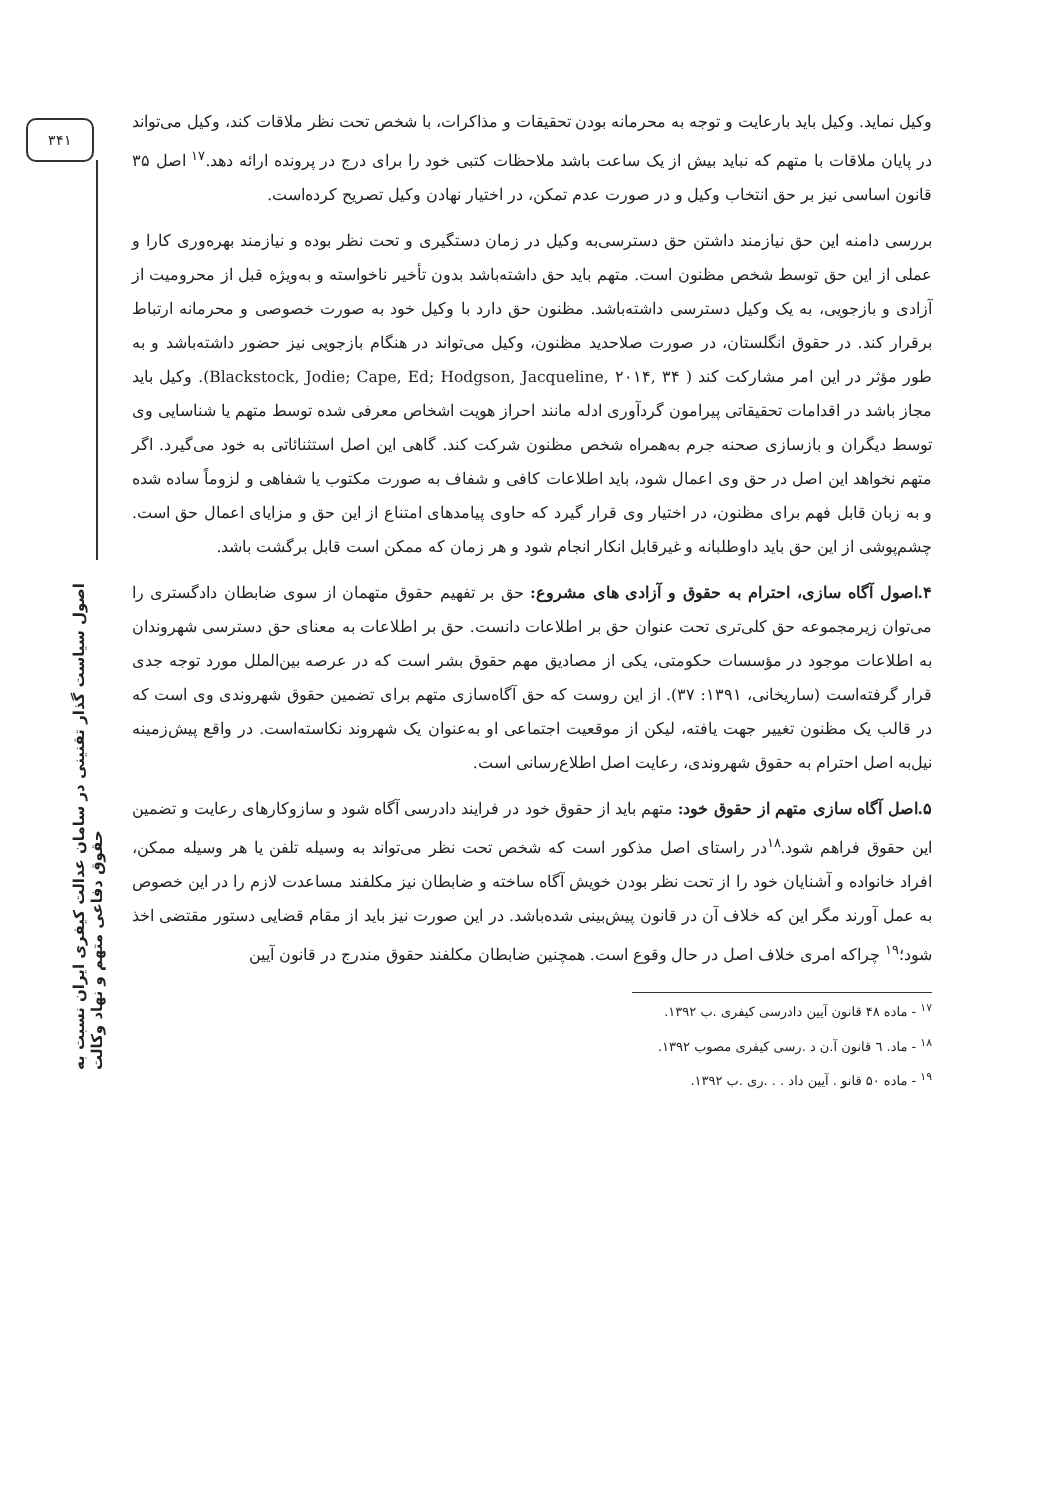۳۴۱
اصول سیاست گذار تقنینی در سامان عدالت کیفری ایران نسبت به حقوق دفاعی متهم و نهاد وکالت
وکیل نماید. وکیل باید بارعایت و توجه به محرمانه بودن تحقیقات و مذاکرات، با شخص تحت نظر ملاقات کند، وکیل می‌تواند در پایان ملاقات با متهم که نباید بیش از یک ساعت باشد ملاحظات کتبی خود را برای درج در پرونده ارائه دهد.<sup>۱۷</sup> اصل ۳۵ قانون اساسی نیز بر حق انتخاب وکیل و در صورت عدم تمکن، در اختیار نهادن وکیل تصریح کرده‌است.
بررسی دامنه این حق نیازمند داشتن حق دسترسی‌به وکیل در زمان دستگیری و تحت نظر بوده و نیازمند بهره‌وری کارا و عملی از این حق توسط شخص مظنون است. متهم باید حق داشته‌باشد بدون تأخیر ناخواسته و به‌ویژه قبل از محرومیت از آزادی و بازجویی، به یک وکیل دسترسی داشته‌باشد. مظنون حق دارد با وکیل خود به صورت خصوصی و محرمانه ارتباط برقرار کند. در حقوق انگلستان، در صورت صلاحدید مظنون، وکیل می‌تواند در هنگام بازجویی نیز حضور داشته‌باشد و به طور مؤثر در این امر مشارکت کند ( Blackstock, Jodie; Cape, Ed; Hodgson, Jacqueline, ۲۰۱۴, ۳۴). وکیل باید مجاز باشد در اقدامات تحقیقاتی پیرامون گردآوری ادله مانند احراز هویت اشخاص معرفی شده توسط متهم یا شناسایی وی توسط دیگران و بازسازی صحنه جرم به‌همراه شخص مظنون شرکت کند. گاهی این اصل استثنائاتی به خود می‌گیرد. اگر متهم نخواهد این اصل در حق وی اعمال شود، باید اطلاعات کافی و شفاف به صورت مکتوب یا شفاهی و لزوماً ساده شده و به زبان قابل فهم برای مظنون، در اختیار وی قرار گیرد که حاوی پیامدهای امتناع از این حق و مزایای اعمال حق است. چشم‌پوشی از این حق باید داوطلبانه و غیرقابل انکار انجام شود و هر زمان که ممکن است قابل برگشت باشد.
۴.اصول آگاه سازی، احترام به حقوق و آزادی های مشروع: حق بر تفهیم حقوق متهمان از سوی ضابطان دادگستری را می‌توان زیرمجموعه حق کلی‌تری تحت عنوان حق بر اطلاعات دانست. حق بر اطلاعات به معنای حق دسترسی شهروندان به اطلاعات موجود در مؤسسات حکومتی، یکی از مصادیق مهم حقوق بشر است که در عرصه بین‌الملل مورد توجه جدی قرار گرفته‌است (ساریخانی، ۱۳۹۱: ۳۷). از این روست که حق آگاه‌سازی متهم برای تضمین حقوق شهروندی وی است که در قالب یک مظنون تغییر جهت یافته، لیکن از موقعیت اجتماعی او به‌عنوان یک شهروند نکاسته‌است. در واقع پیش‌زمینه نیل‌به اصل احترام به حقوق شهروندی، رعایت اصل اطلاع‌رسانی است.
۵.اصل آگاه سازی متهم از حقوق خود: متهم باید از حقوق خود در فرایند دادرسی آگاه شود و سازوکارهای رعایت و تضمین این حقوق فراهم شود.<sup>۱۸</sup>در راستای اصل مذکور است که شخص تحت نظر می‌تواند به وسیله تلفن یا هر وسیله ممکن، افراد خانواده و آشنایان خود را از تحت نظر بودن خویش آگاه ساخته و ضابطان نیز مکلفند مساعدت لازم را در این خصوص به عمل آورند مگر این که خلاف آن در قانون پیش‌بینی شده‌باشد. در این صورت نیز باید از مقام قضایی دستور مقتضی اخذ شود؛<sup>۱۹</sup> چراکه امری خلاف اصل در حال وقوع است. همچنین ضابطان مکلفند حقوق مندرج در قانون آیین
<sup>۱۷</sup> - ماده ۴۸ قانون آیین دادرسی کیفری .ب ۱۳۹۲.
<sup>۱۸</sup> - ماد. ٦ قانون آ.ن د .رسی کیفری مصوب ۱۳۹۲.
<sup>۱۹</sup> - ماده ۵۰ قانو . آیین داد . . .ری .ب ۱۳۹۲.